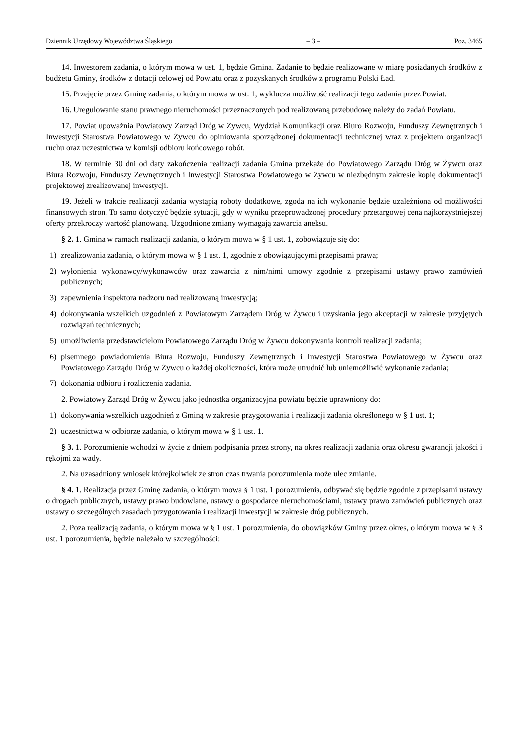Dziennik Urzędowy Województwa Śląskiego – 3 – Poz. 3465
14. Inwestorem zadania, o którym mowa w ust. 1, będzie Gmina. Zadanie to będzie realizowane w miarę posiadanych środków z budżetu Gminy, środków z dotacji celowej od Powiatu oraz z pozyskanych środków z programu Polski Ład.
15. Przejęcie przez Gminę zadania, o którym mowa w ust. 1, wyklucza możliwość realizacji tego zadania przez Powiat.
16. Uregulowanie stanu prawnego nieruchomości przeznaczonych pod realizowaną przebudowę należy do zadań Powiatu.
17. Powiat upoważnia Powiatowy Zarząd Dróg w Żywcu, Wydział Komunikacji oraz Biuro Rozwoju, Funduszy Zewnętrznych i Inwestycji Starostwa Powiatowego w Żywcu do opiniowania sporządzonej dokumentacji technicznej wraz z projektem organizacji ruchu oraz uczestnictwa w komisji odbioru końcowego robót.
18. W terminie 30 dni od daty zakończenia realizacji zadania Gmina przekaże do Powiatowego Zarządu Dróg w Żywcu oraz Biura Rozwoju, Funduszy Zewnętrznych i Inwestycji Starostwa Powiatowego w Żywcu w niezbędnym zakresie kopię dokumentacji projektowej zrealizowanej inwestycji.
19. Jeżeli w trakcie realizacji zadania wystąpią roboty dodatkowe, zgoda na ich wykonanie będzie uzależniona od możliwości finansowych stron. To samo dotyczyć będzie sytuacji, gdy w wyniku przeprowadzonej procedury przetargowej cena najkorzystniejszej oferty przekroczy wartość planowaną. Uzgodnione zmiany wymagają zawarcia aneksu.
§ 2. 1. Gmina w ramach realizacji zadania, o którym mowa w § 1 ust. 1, zobowiązuje się do:
1) zrealizowania zadania, o którym mowa w § 1 ust. 1, zgodnie z obowiązującymi przepisami prawa;
2) wyłonienia wykonawcy/wykonawców oraz zawarcia z nim/nimi umowy zgodnie z przepisami ustawy prawo zamówień publicznych;
3) zapewnienia inspektora nadzoru nad realizowaną inwestycją;
4) dokonywania wszelkich uzgodnień z Powiatowym Zarządem Dróg w Żywcu i uzyskania jego akceptacji w zakresie przyjętych rozwiązań technicznych;
5) umożliwienia przedstawicielom Powiatowego Zarządu Dróg w Żywcu dokonywania kontroli realizacji zadania;
6) pisemnego powiadomienia Biura Rozwoju, Funduszy Zewnętrznych i Inwestycji Starostwa Powiatowego w Żywcu oraz Powiatowego Zarządu Dróg w Żywcu o każdej okoliczności, która może utrudnić lub uniemożliwić wykonanie zadania;
7) dokonania odbioru i rozliczenia zadania.
2. Powiatowy Zarząd Dróg w Żywcu jako jednostka organizacyjna powiatu będzie uprawniony do:
1) dokonywania wszelkich uzgodnień z Gminą w zakresie przygotowania i realizacji zadania określonego w § 1 ust. 1;
2) uczestnictwa w odbiorze zadania, o którym mowa w § 1 ust. 1.
§ 3. 1. Porozumienie wchodzi w życie z dniem podpisania przez strony, na okres realizacji zadania oraz okresu gwarancji jakości i rękojmi za wady.
2. Na uzasadniony wniosek którejkolwiek ze stron czas trwania porozumienia może ulec zmianie.
§ 4. 1. Realizacja przez Gminę zadania, o którym mowa § 1 ust. 1 porozumienia, odbywać się będzie zgodnie z przepisami ustawy o drogach publicznych, ustawy prawo budowlane, ustawy o gospodarce nieruchomościami, ustawy prawo zamówień publicznych oraz ustawy o szczególnych zasadach przygotowania i realizacji inwestycji w zakresie dróg publicznych.
2. Poza realizacją zadania, o którym mowa w § 1 ust. 1 porozumienia, do obowiązków Gminy przez okres, o którym mowa w § 3 ust. 1 porozumienia, będzie należało w szczególności: